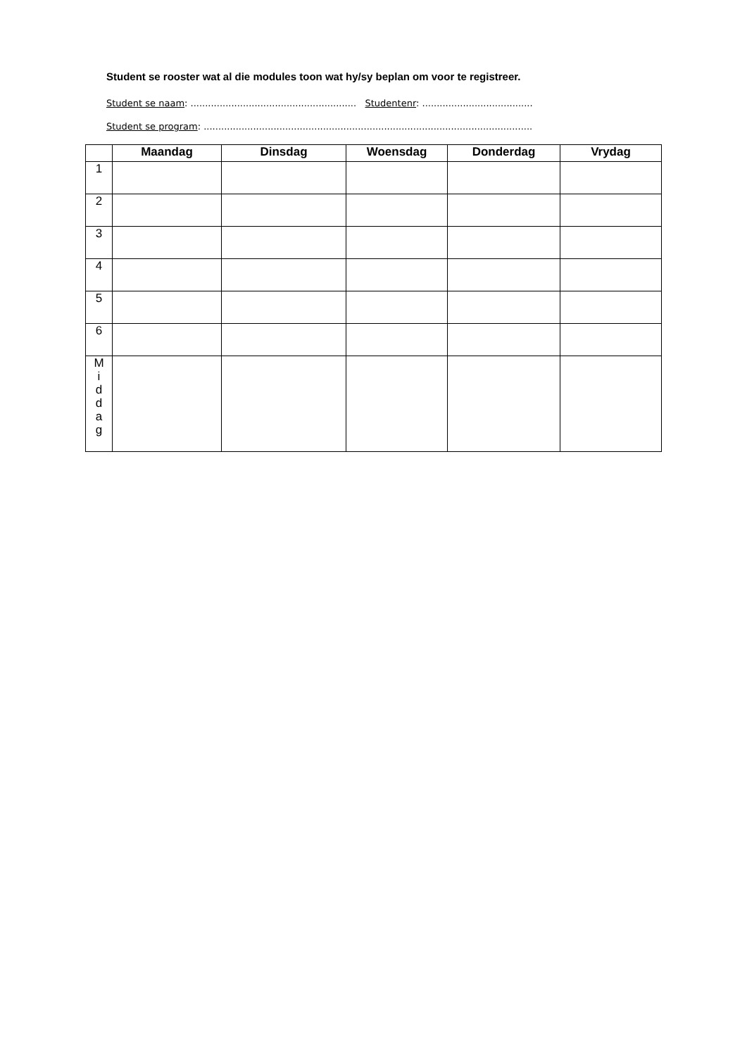Student se rooster wat al die modules toon wat hy/sy beplan om voor te registreer.
Student se naam: ......................................................... Studentenr: ......................................
Student se program: .................................................................................................................
| | Maandag | Dinsdag | Woensdag | Donderdag | Vrydag |
| --- | --- | --- | --- | --- | --- |
| 1 | | | | | |
| 2 | | | | | |
| 3 | | | | | |
| 4 | | | | | |
| 5 | | | | | |
| 6 | | | | | |
| M i d d a g | | | | | |